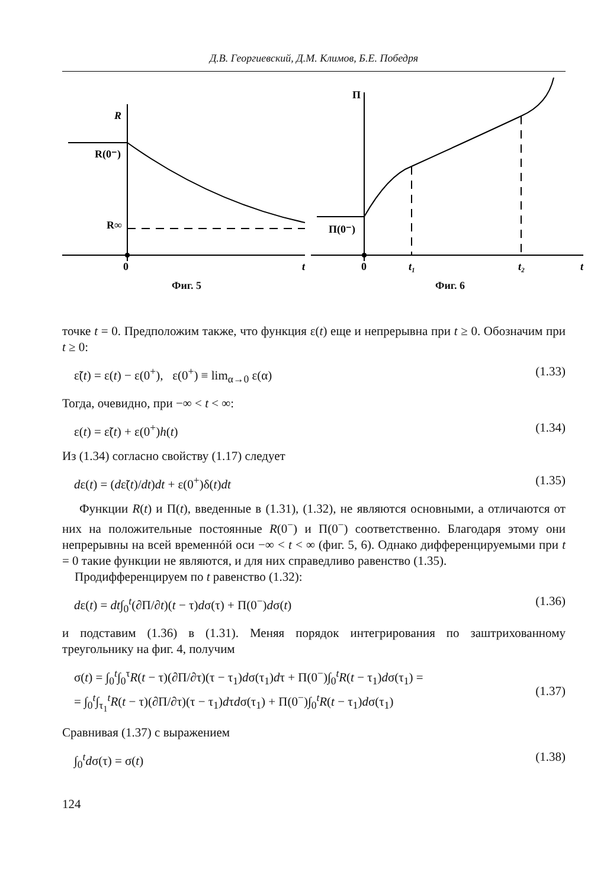Д.В. Георгиевский, Д.М. Климов, Б.Е. Победря
R
R(0⁻)
R∞
0
t
Фиг. 5
П
П(0⁻)
0
t₁
t₂
t
Фиг. 6
точке t = 0. Предположим также, что функция ε(t) еще и непрерывна при t ≥ 0. Обозначим при t ≥ 0:
ε̃(t) = ε(t) − ε(0<sup>+</sup>), ε(0<sup>+</sup>) ≡ lim<sub>α→0</sub> ε(α) (1.33)
Тогда, очевидно, при −∞ < t < ∞:
ε(t) = ε̃(t) + ε(0<sup>+</sup>)h(t) (1.34)
Из (1.34) согласно свойству (1.17) следует
dε(t) = (dε̃(t)/dt)dt + ε(0<sup>+</sup>)δ(t)dt (1.35)
Функции R(t) и П(t), введенные в (1.31), (1.32), не являются основными, а отличаются от них на положительные постоянные R(0<sup>−</sup>) и П(0<sup>−</sup>) соответственно. Благодаря этому они непрерывны на всей временнóй оси −∞ < t < ∞ (фиг. 5, 6). Однако дифференцируемыми при t = 0 такие функции не являются, и для них справедливо равенство (1.35).
Продифференцируем по t равенство (1.32):
dε(t) = dt∫<sub>0</sub><sup>t</sup>(∂П/∂t)(t − τ)dσ(τ) + П(0<sup>−</sup>)dσ(t) (1.36)
и подставим (1.36) в (1.31). Меняя порядок интегрирования по заштрихованному треугольнику на фиг. 4, получим
σ(t) = ∫<sub>0</sub><sup>t</sup>∫<sub>0</sub><sup>τ</sup>R(t − τ)(∂П/∂τ)(τ − τ<sub>1</sub>)dσ(τ<sub>1</sub>)dτ + П(0<sup>−</sup>)∫<sub>0</sub><sup>t</sup>R(t − τ<sub>1</sub>)dσ(τ<sub>1</sub>) =
= ∫<sub>0</sub><sup>t</sup>∫<sub>τ<sub>1</sub></sub><sup>t</sup>R(t − τ)(∂П/∂τ)(τ − τ<sub>1</sub>)dτdσ(τ<sub>1</sub>) + П(0<sup>−</sup>)∫<sub>0</sub><sup>t</sup>R(t − τ<sub>1</sub>)dσ(τ<sub>1</sub>) (1.37)
Сравнивая (1.37) с выражением
∫<sub>0</sub><sup>t</sup>dσ(τ) = σ(t) (1.38)
124